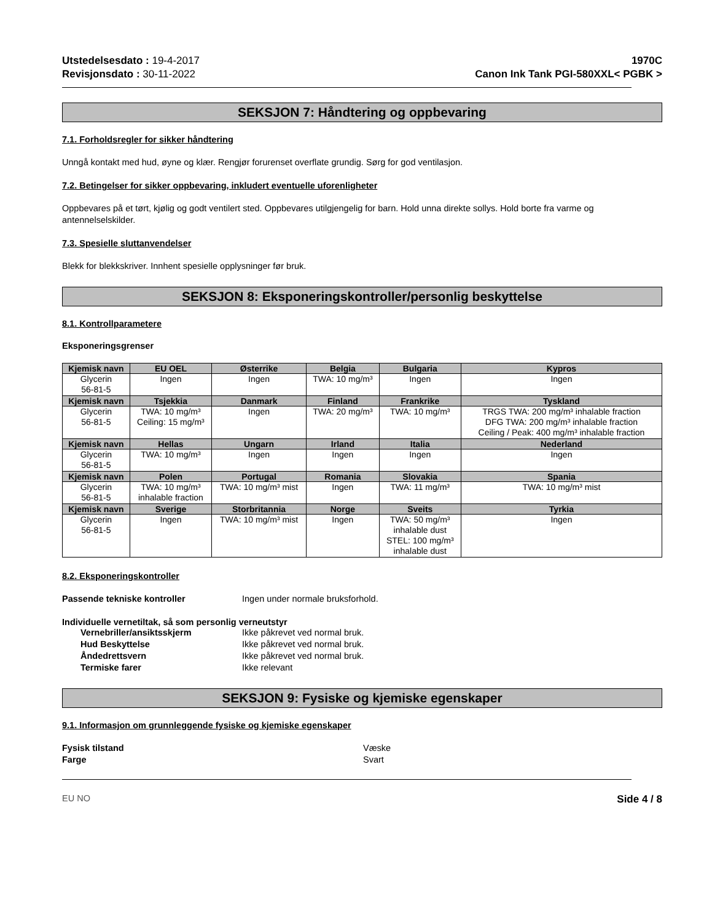Utstedelsesdato : 19-4-2017
Revisjonsdato : 30-11-2022
1970C
Canon Ink Tank PGI-580XXL< PGBK >
SEKSJON 7: Håndtering og oppbevaring
7.1. Forholdsregler for sikker håndtering
Unngå kontakt med hud, øyne og klær. Rengjør forurenset overflate grundig. Sørg for god ventilasjon.
7.2. Betingelser for sikker oppbevaring, inkludert eventuelle uforenligheter
Oppbevares på et tørt, kjølig og godt ventilert sted. Oppbevares utilgjengelig for barn. Hold unna direkte sollys. Hold borte fra varme og antennelselskilder.
7.3. Spesielle sluttanvendelser
Blekk for blekkskriver. Innhent spesielle opplysninger før bruk.
SEKSJON 8: Eksponeringskontroller/personlig beskyttelse
8.1. Kontrollparametere
Eksponeringsgrenser
| Kjemisk navn | EU OEL | Østerrike | Belgia | Bulgaria | Kypros |
| --- | --- | --- | --- | --- | --- |
| Glycerin 56-81-5 | Ingen | Ingen | TWA: 10 mg/m³ | Ingen | Ingen |
| Kjemisk navn | Tsjekkia | Danmark | Finland | Frankrike | Tyskland |
| Glycerin 56-81-5 | TWA: 10 mg/m³ Ceiling: 15 mg/m³ | Ingen | TWA: 20 mg/m³ | TWA: 10 mg/m³ | TRGS TWA: 200 mg/m³ inhalable fraction DFG TWA: 200 mg/m³ inhalable fraction Ceiling / Peak: 400 mg/m³ inhalable fraction |
| Kjemisk navn | Hellas | Ungarn | Irland | Italia | Nederland |
| Glycerin 56-81-5 | TWA: 10 mg/m³ | Ingen | Ingen | Ingen | Ingen |
| Kjemisk navn | Polen | Portugal | Romania | Slovakia | Spania |
| Glycerin 56-81-5 | TWA: 10 mg/m³ inhalable fraction | TWA: 10 mg/m³ mist | Ingen | TWA: 11 mg/m³ | TWA: 10 mg/m³ mist |
| Kjemisk navn | Sverige | Storbritannia | Norge | Sveits | Tyrkia |
| Glycerin 56-81-5 | Ingen | TWA: 10 mg/m³ mist | Ingen | TWA: 50 mg/m³ inhalable dust STEL: 100 mg/m³ inhalable dust | Ingen |
8.2. Eksponeringskontroller
Passende tekniske kontroller Ingen under normale bruksforhold.
Individuelle vernetiltak, så som personlig verneutstyr
Vernebriller/ansiktsskjerm Ikke påkrevet ved normal bruk.
Hud Beskyttelse Ikke påkrevet ved normal bruk.
Åndedrettsvern Ikke påkrevet ved normal bruk.
Termiske farer Ikke relevant
SEKSJON 9: Fysiske og kjemiske egenskaper
9.1. Informasjon om grunnleggende fysiske og kjemiske egenskaper
Fysisk tilstand Væske
Farge Svart
EU NO Side 4 / 8